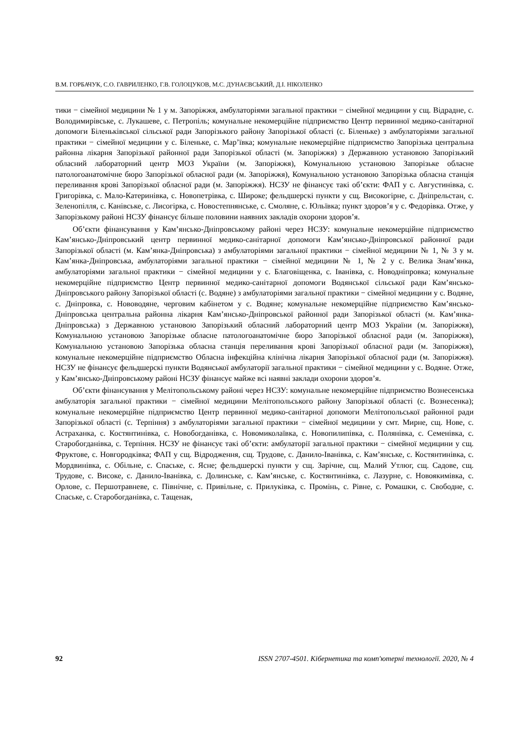В.М. ГОРБАЧУК, С.О. ГАВРИЛЕНКО, Г.В. ГОЛОЦУКОВ, М.С. ДУНАЄВСЬКИЙ, Д.І. НІКОЛЕНКО
тики − сімейної медицини № 1 у м. Запоріжжя, амбулаторіями загальної практики − сімейної медицини у сщ. Відрадне, с. Володимирівське, с. Лукашеве, с. Петропіль; комунальне некомерційне підприємство Центр первинної медико-санітарної допомоги Біленьківської сільської ради Запорізького району Запорізької області (с. Біленьке) з амбулаторіями загальної практики − сімейної медицини у с. Біленьке, с. Мар’ївка; комунальне некомерційне підприємство Запорізька центральна районна лікарня Запорізької районної ради Запорізької області (м. Запоріжжя) з Державною установою Запорізький обласний лабораторний центр МОЗ України (м. Запоріжжя), Комунальною установою Запорізьке обласне патологоанатомічне бюро Запорізької обласної ради (м. Запоріжжя), Комунальною установою Запорізька обласна станція переливання крові Запорізької обласної ради (м. Запоріжжя). НСЗУ не фінансує такі об’єкти: ФАП у с. Августинівка, с. Григорівка, с. Мало-Катеринівка, с. Новопетрівка, с. Широке; фельдшерскі пункти у сщ. Високогірне, с. Дніпрельстан, с. Зеленопілля, с. Канівське, с. Лисогірка, с. Новостепнянське, с. Смоляне, с. Юльївка; пункт здоров’я у с. Федорівка. Отже, у Запорізькому районі НСЗУ фінансує більше половини наявних закладів охорони здоров’я.
Об’єкти фінансування у Кам’янсько-Дніпровському районі через НСЗУ: комунальне некомерційне підприємство Кам’янсько-Дніпровський центр первинної медико-санітарної допомоги Кам’янсько-Дніпровської районної ради Запорізької області (м. Кам’янка-Дніпровська) з амбулаторіями загальної практики − сімейної медицини № 1, № 3 у м. Кам’янка-Дніпровська, амбулаторіями загальної практики − сімейної медицини № 1, № 2 у с. Велика Знам’янка, амбулаторіями загальної практики − сімейної медицини у с. Благовіщенка, с. Іванівка, с. Новодніпровка; комунальне некомерційне підприємство Центр первинної медико-санітарної допомоги Водянської сільської ради Кам’янсько-Дніпровського району Запорізької області (с. Водяне) з амбулаторіями загальної практики − сімейної медицини у с. Водяне, с. Дніпровка, с. Нововодяне, черговим кабінетом у с. Водяне; комунальне некомерційне підприємство Кам’янсько-Дніпровська центральна районна лікарня Кам’янсько-Дніпровської районної ради Запорізької області (м. Кам’янка-Дніпровська) з Державною установою Запорізький обласний лабораторний центр МОЗ України (м. Запоріжжя), Комунальною установою Запорізьке обласне патологоанатомічне бюро Запорізької обласної ради (м. Запоріжжя), Комунальною установою Запорізька обласна станція переливання крові Запорізької обласної ради (м. Запоріжжя), комунальне некомерційне підприємство Обласна інфекційна клінічна лікарня Запорізької обласної ради (м. Запоріжжя). НСЗУ не фінансує фельдшерскі пункти Водянської амбулаторії загальної практики − сімейної медицини у с. Водяне. Отже, у Кам’янсько-Дніпровському районі НСЗУ фінансує майже всі наявні заклади охорони здоров’я.
Об’єкти фінансування у Мелітопольському районі через НСЗУ: комунальне некомерційне підприємство Вознесенська амбулаторія загальної практики − сімейної медицини Мелітопольського району Запорізької області (с. Вознесенка); комунальне некомерційне підприємство Центр первинної медико-санітарної допомоги Мелітопольської районної ради Запорізької області (с. Терпіння) з амбулаторіями загальної практики − сімейної медицини у смт. Мирне, сщ. Нове, с. Астраханка, с. Костянтинівка, с. Новобогданівка, с. Новомиколаївка, с. Новопилипівка, с. Полянівка, с. Семенівка, с. Старобогданівка, с. Терпіння. НСЗУ не фінансує такі об’єкти: амбулаторії загальної практики − сімейної медицини у сщ. Фруктове, с. Новгородківка; ФАП у сщ. Відродження, сщ. Трудове, с. Данило-Іванівка, с. Кам’янське, с. Костянтинівка, с. Мордвинівка, с. Обільне, с. Спаське, с. Ясне; фельдшерскі пункти у сщ. Зарічне, сщ. Малий Утлюг, сщ. Садове, сщ. Трудове, с. Високе, с. Данило-Іванівка, с. Долинське, с. Кам’янське, с. Костянтинівка, с. Лазурне, с. Новоякимівка, с. Орлове, с. Першотравневе, с. Північне, с. Привільне, с. Прилуківка, с. Промінь, с. Рівне, с. Ромашки, с. Свободне, с. Спаське, с. Старобогданівка, с. Тащенак,
92 ISSN 2707-4501. Кібернетика та комп'ютерні технології. 2020, № 4